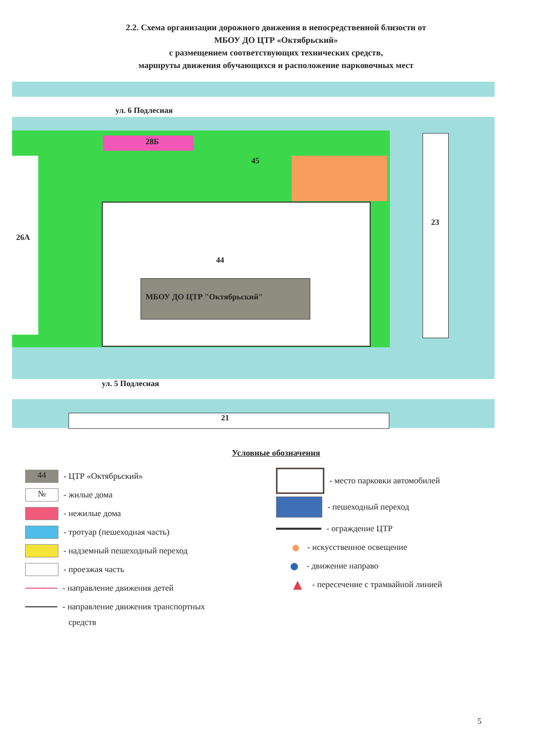2.2. Схема организации дорожного движения в непосредственной близости от
МБОУ ДО ЦТР «Октябрьский»
с размещением соответствующих технических средств,
маршруты движения обучающихся и расположение парковочных мест
ул. 6 Подлесная
28Б
26А
44
МБОУ ДО ЦТР "Октябрьский"
45
23
ул. 5 Подлесная
21
Условные обозначения
44
- ЦТР «Октябрьский»
№
- жилые дома
- нежилые дома
- тротуар (пешеходная часть)
- надземный пешеходный переход
- проезжая часть
- направление движения детей
- направление движения транспортных
средств
- место парковки автомобилей
- пешеходный переход
- ограждение ЦТР
● - искусственное освещение
● - движение направо
▲ - пересечение с трамвайной линией
5